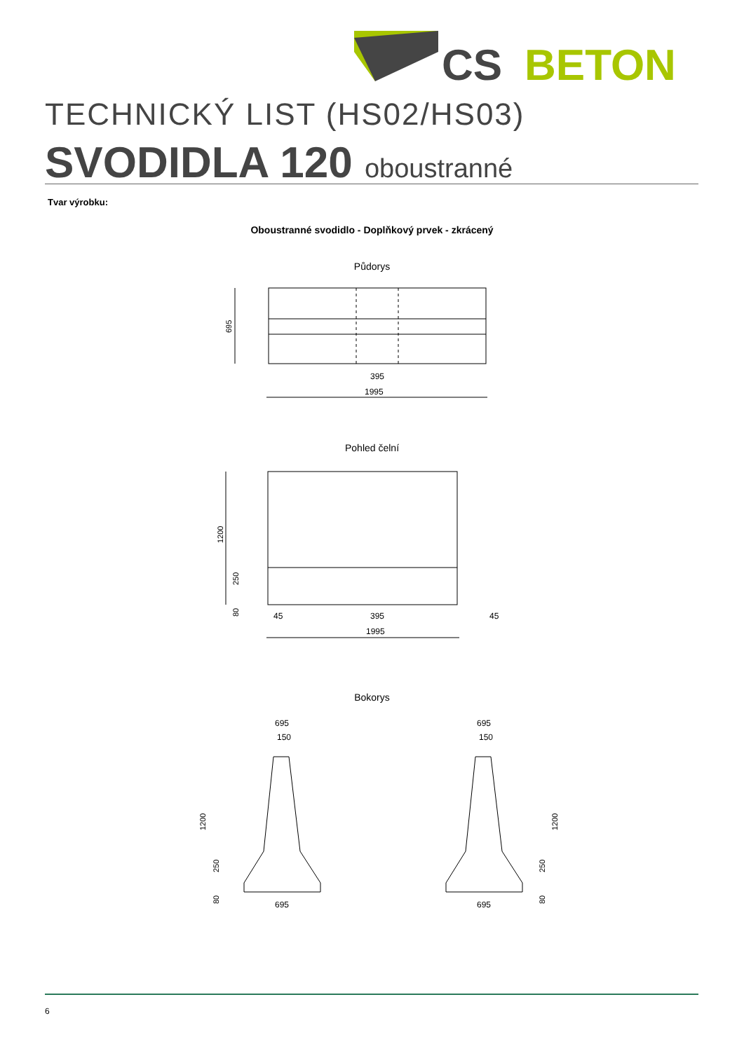CS
BETON
TECHNICKÝ LIST (HS02/HS03)
SVODIDLA 120 oboustranné
Tvar výrobku:
Oboustranné svodidlo - Doplňkový prvek - zkrácený
Půdorys
1995
395
695
Pohled čelní
1995
395
45
45
1200
250
80
Bokorys
695
150
695
1200
250
80
695
150
695
1200
250
80
6